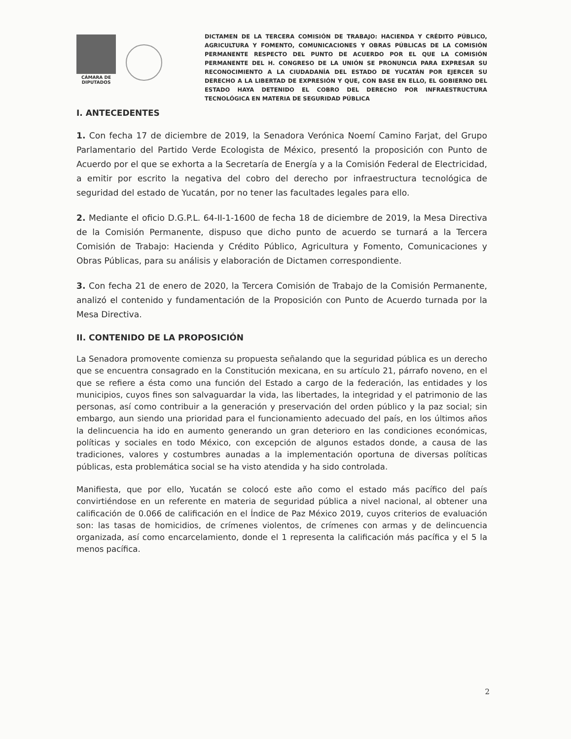CÁMARA DE DIPUTADOS
DICTAMEN DE LA TERCERA COMISIÓN DE TRABAJO: HACIENDA Y CRÉDITO PÚBLICO, AGRICULTURA Y FOMENTO, COMUNICACIONES Y OBRAS PÚBLICAS DE LA COMISIÓN PERMANENTE RESPECTO DEL PUNTO DE ACUERDO POR EL QUE LA COMISIÓN PERMANENTE DEL H. CONGRESO DE LA UNIÓN SE PRONUNCIA PARA EXPRESAR SU RECONOCIMIENTO A LA CIUDADANÍA DEL ESTADO DE YUCATÁN POR EJERCER SU DERECHO A LA LIBERTAD DE EXPRESIÓN Y QUE, CON BASE EN ELLO, EL GOBIERNO DEL ESTADO HAYA DETENIDO EL COBRO DEL DERECHO POR INFRAESTRUCTURA TECNOLÓGICA EN MATERIA DE SEGURIDAD PÚBLICA
I. ANTECEDENTES
1. Con fecha 17 de diciembre de 2019, la Senadora Verónica Noemí Camino Farjat, del Grupo Parlamentario del Partido Verde Ecologista de México, presentó la proposición con Punto de Acuerdo por el que se exhorta a la Secretaría de Energía y a la Comisión Federal de Electricidad, a emitir por escrito la negativa del cobro del derecho por infraestructura tecnológica de seguridad del estado de Yucatán, por no tener las facultades legales para ello.
2. Mediante el oficio D.G.P.L. 64-II-1-1600 de fecha 18 de diciembre de 2019, la Mesa Directiva de la Comisión Permanente, dispuso que dicho punto de acuerdo se turnará a la Tercera Comisión de Trabajo: Hacienda y Crédito Público, Agricultura y Fomento, Comunicaciones y Obras Públicas, para su análisis y elaboración de Dictamen correspondiente.
3. Con fecha 21 de enero de 2020, la Tercera Comisión de Trabajo de la Comisión Permanente, analizó el contenido y fundamentación de la Proposición con Punto de Acuerdo turnada por la Mesa Directiva.
II. CONTENIDO DE LA PROPOSICIÓN
La Senadora promovente comienza su propuesta señalando que la seguridad pública es un derecho que se encuentra consagrado en la Constitución mexicana, en su artículo 21, párrafo noveno, en el que se refiere a ésta como una función del Estado a cargo de la federación, las entidades y los municipios, cuyos fines son salvaguardar la vida, las libertades, la integridad y el patrimonio de las personas, así como contribuir a la generación y preservación del orden público y la paz social; sin embargo, aun siendo una prioridad para el funcionamiento adecuado del país, en los últimos años la delincuencia ha ido en aumento generando un gran deterioro en las condiciones económicas, políticas y sociales en todo México, con excepción de algunos estados donde, a causa de las tradiciones, valores y costumbres aunadas a la implementación oportuna de diversas políticas públicas, esta problemática social se ha visto atendida y ha sido controlada.
Manifiesta, que por ello, Yucatán se colocó este año como el estado más pacífico del país convirtiéndose en un referente en materia de seguridad pública a nivel nacional, al obtener una calificación de 0.066 de calificación en el Índice de Paz México 2019, cuyos criterios de evaluación son: las tasas de homicidios, de crímenes violentos, de crímenes con armas y de delincuencia organizada, así como encarcelamiento, donde el 1 representa la calificación más pacífica y el 5 la menos pacífica.
2